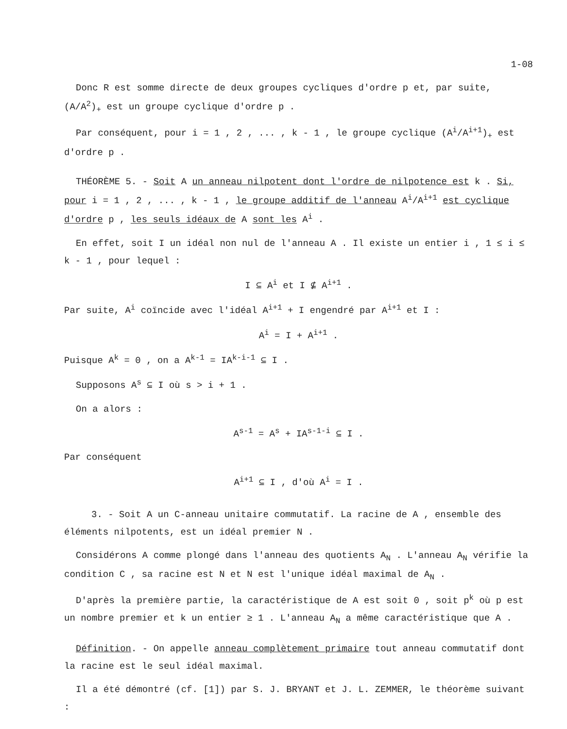1-08
Donc R est somme directe de deux groupes cycliques d'ordre p et, par suite, (A/A<sup>2</sup>)<sub>+</sub> est un groupe cyclique d'ordre p .
Par conséquent, pour i = 1 , 2 , ... , k - 1 , le groupe cyclique (A<sup>i</sup>/A<sup>i+1</sup>)<sub>+</sub> est d'ordre p .
THÉORÈME 5. - Soit A un anneau nilpotent dont l'ordre de nilpotence est k . Si, pour i = 1 , 2 , ... , k - 1 , le groupe additif de l'anneau A<sup>i</sup>/A<sup>i+1</sup> est cyclique d'ordre p , les seuls idéaux de A sont les A<sup>i</sup> .
En effet, soit I un idéal non nul de l'anneau A . Il existe un entier i , 1 ≤ i ≤ k - 1 , pour lequel :
I ⊆ A<sup>i</sup> et I ⊈ A<sup>i+1</sup> .
Par suite, A<sup>i</sup> coïncide avec l'idéal A<sup>i+1</sup> + I engendré par A<sup>i+1</sup> et I :
A<sup>i</sup> = I + A<sup>i+1</sup> .
Puisque A<sup>k</sup> = 0 , on a A<sup>k-1</sup> = IA<sup>k-i-1</sup> ⊆ I .
Supposons A<sup>s</sup> ⊆ I où s > i + 1 .
On a alors :
A<sup>s-1</sup> = A<sup>s</sup> + IA<sup>s-1-i</sup> ⊆ I .
Par conséquent
A<sup>i+1</sup> ⊆ I , d'où A<sup>i</sup> = I .
3. - Soit A un C-anneau unitaire commutatif. La racine de A , ensemble des éléments nilpotents, est un idéal premier N .
Considérons A comme plongé dans l'anneau des quotients A<sub>N</sub> . L'anneau A<sub>N</sub> vérifie la condition C , sa racine est N et N est l'unique idéal maximal de A<sub>N</sub> .
D'après la première partie, la caractéristique de A est soit 0 , soit p<sup>k</sup> où p est un nombre premier et k un entier ≥ 1 . L'anneau A<sub>N</sub> a même caractéristique que A .
Définition. - On appelle anneau complètement primaire tout anneau commutatif dont la racine est le seul idéal maximal.
Il a été démontré (cf. [1]) par S. J. BRYANT et J. L. ZEMMER, le théorème suivant :